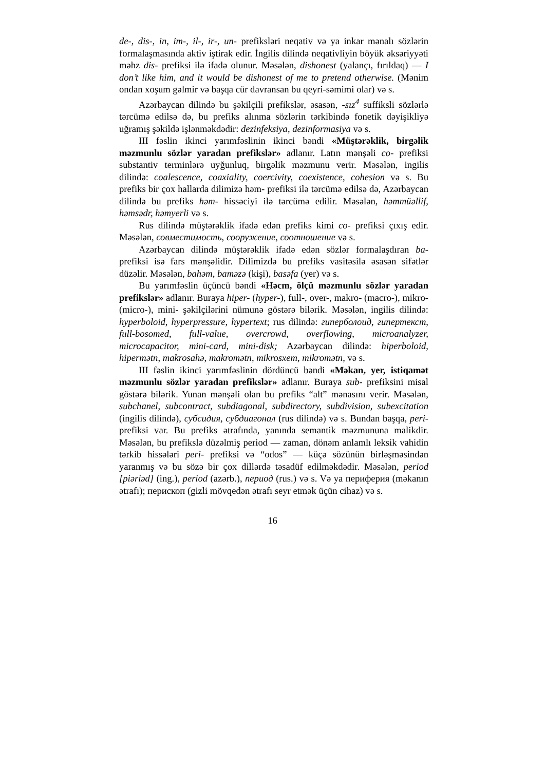de-, dis-, in, im-, il-, ir-, un- prefiksləri neqativ və ya inkar mənalı sözlərin formalaşmasında aktiv iştirak edir. İngilis dilində neqativliyin böyük əksəriyyəti məhz dis- prefiksi ilə ifadə olunur. Məsələn, dishonest (yalançı, fırıldaq) — I don’t like him, and it would be dishonest of me to pretend otherwise. (Mənim ondan xoşum gəlmir və başqa cür davransan bu qeyri-səmimi olar) və s.
Azərbaycan dilində bu şəkilçili prefikslər, əsasən, -sız<sup>4</sup> suffiksli sözlərlə tərcümə edilsə də, bu prefiks alınma sözlərin tərkibində fonetik dəyişikliyə uğramış şəkildə işlənməkdədir: dezinfeksiya, dezinformasiya və s.
III fəslin ikinci yarımfəslinin ikinci bəndi «Müştərəklik, birgəlik məzmunlu sözlər yaradan prefikslər» adlanır. Latın mənşəli co- prefiksi substantiv terminlərə uyğunluq, birgəlik məzmunu verir. Məsələn, ingilis dilində: coalescence, coaxiality, coercivity, coexistence, cohesion və s. Bu prefiks bir çox hallarda dilimizə həm- prefiksi ilə tərcümə edilsə də, Azərbaycan dilində bu prefiks həm- hissəciyi ilə tərcümə edilir. Məsələn, həmmüəllif, həmsədr, həmyerli və s.
Rus dilində müştərəklik ifadə edən prefiks kimi co- prefiksi çıxış edir. Məsələn, совместимость, сооружение, соотношение və s.
Azərbaycan dilində müştərəklik ifadə edən sözlər formalaşdıran ba- prefiksi isə fars mənşəlidir. Dilimizdə bu prefiks vasitəsilə əsasən sifətlər düzəlir. Məsələn, bahəm, baməzə (kişi), basəfa (yer) və s.
Bu yarımfəslin üçüncü bəndi «Həcm, ölçü məzmunlu sözlər yaradan prefikslər» adlanır. Buraya hiper- (hyper-), full-, over-, makro- (macro-), mikro- (micro-), mini- şəkilçilərini nümunə göstərə bilərik. Məsələn, ingilis dilində: hyperboloid, hyperpressure, hypertext; rus dilində: гиперболоид, гипертекст, full-bosomed, full-value, overcrowd, overflowing, microanalyzer, microcapacitor, mini-card, mini-disk; Azərbaycan dilində: hiperboloid, hipermətn, makrosahə, makromətn, mikrosxem, mikromətn, və s.
III fəslin ikinci yarımfəslinin dördüncü bəndi «Məkan, yer, istiqamət məzmunlu sözlər yaradan prefikslər» adlanır. Buraya sub- prefiksini misal göstərə bilərik. Yunan mənşəli olan bu prefiks “alt” mənasını verir. Məsələn, subchanel, subcontract, subdiagonal, subdirectory, subdivision, subexcitation (ingilis dilində), субсидия, субдиагонал (rus dilində) və s. Bundan başqa, peri- prefiksi var. Bu prefiks ətrafında, yanında semantik məzmununa malikdir. Məsələn, bu prefikslə düzəlmiş period — zaman, dönəm anlamlı leksik vahidin tərkib hissələri peri- prefiksi və “odos” — küçə sözünün birləşməsindən yaranmış və bu sözə bir çox dillərdə təsadüf edilməkdədir. Məsələn, period [piəriəd] (ing.), period (azərb.), период (rus.) və s. Və ya периферия (məkanın ətrafı); перископ (gizli mövqedən ətrafı seyr etmək üçün cihaz) və s.
16